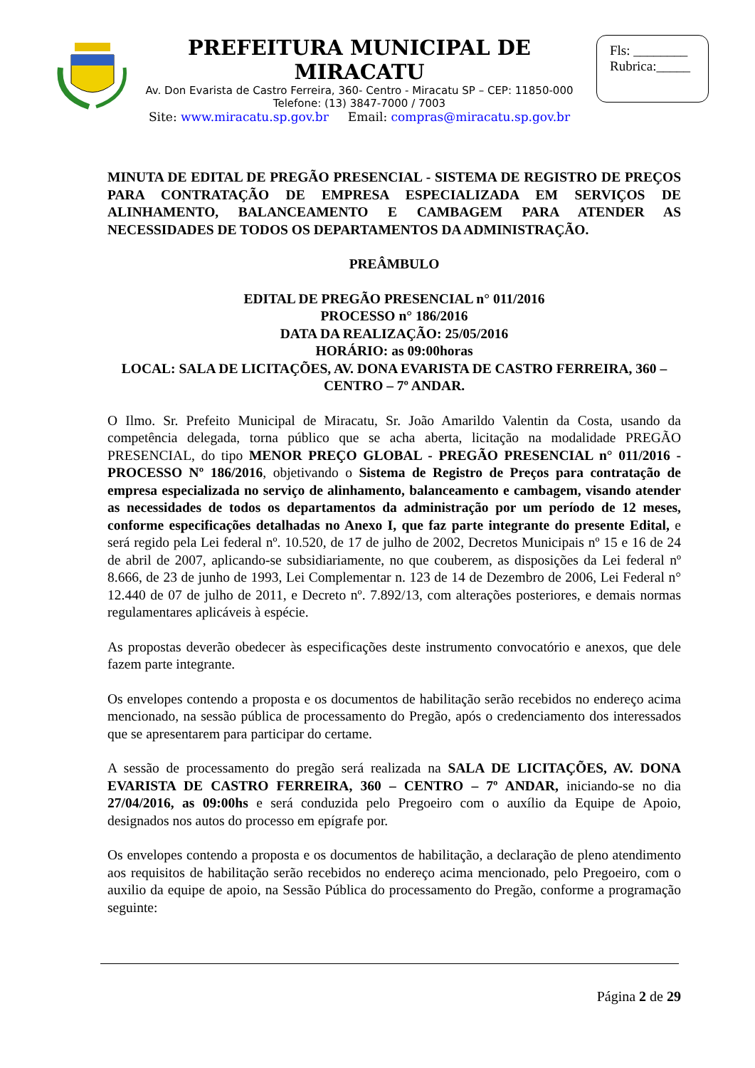PREFEITURA MUNICIPAL DE MIRACATU
Av. Don Evarista de Castro Ferreira, 360- Centro - Miracatu SP – CEP: 11850-000
Telefone: (13) 3847-7000 / 7003
Site: www.miracatu.sp.gov.br Email: compras@miracatu.sp.gov.br
Fls: ________
Rubrica:_____
MINUTA DE EDITAL DE PREGÃO PRESENCIAL - SISTEMA DE REGISTRO DE PREÇOS PARA CONTRATAÇÃO DE EMPRESA ESPECIALIZADA EM SERVIÇOS DE ALINHAMENTO, BALANCEAMENTO E CAMBAGEM PARA ATENDER AS NECESSIDADES DE TODOS OS DEPARTAMENTOS DA ADMINISTRAÇÃO.
PREÂMBULO
EDITAL DE PREGÃO PRESENCIAL n° 011/2016
PROCESSO n° 186/2016
DATA DA REALIZAÇÃO: 25/05/2016
HORÁRIO: as 09:00horas
LOCAL: SALA DE LICITAÇÕES, AV. DONA EVARISTA DE CASTRO FERREIRA, 360 – CENTRO – 7º ANDAR.
O Ilmo. Sr. Prefeito Municipal de Miracatu, Sr. João Amarildo Valentin da Costa, usando da competência delegada, torna público que se acha aberta, licitação na modalidade PREGÃO PRESENCIAL, do tipo MENOR PREÇO GLOBAL - PREGÃO PRESENCIAL n° 011/2016 - PROCESSO Nº 186/2016, objetivando o Sistema de Registro de Preços para contratação de empresa especializada no serviço de alinhamento, balanceamento e cambagem, visando atender as necessidades de todos os departamentos da administração por um período de 12 meses, conforme especificações detalhadas no Anexo I, que faz parte integrante do presente Edital, e será regido pela Lei federal nº. 10.520, de 17 de julho de 2002, Decretos Municipais nº 15 e 16 de 24 de abril de 2007, aplicando-se subsidiariamente, no que couberem, as disposições da Lei federal nº 8.666, de 23 de junho de 1993, Lei Complementar n. 123 de 14 de Dezembro de 2006, Lei Federal n° 12.440 de 07 de julho de 2011, e Decreto nº. 7.892/13, com alterações posteriores, e demais normas regulamentares aplicáveis à espécie.
As propostas deverão obedecer às especificações deste instrumento convocatório e anexos, que dele fazem parte integrante.
Os envelopes contendo a proposta e os documentos de habilitação serão recebidos no endereço acima mencionado, na sessão pública de processamento do Pregão, após o credenciamento dos interessados que se apresentarem para participar do certame.
A sessão de processamento do pregão será realizada na SALA DE LICITAÇÕES, AV. DONA EVARISTA DE CASTRO FERREIRA, 360 – CENTRO – 7º ANDAR, iniciando-se no dia 27/04/2016, as 09:00hs e será conduzida pelo Pregoeiro com o auxílio da Equipe de Apoio, designados nos autos do processo em epígrafe por.
Os envelopes contendo a proposta e os documentos de habilitação, a declaração de pleno atendimento aos requisitos de habilitação serão recebidos no endereço acima mencionado, pelo Pregoeiro, com o auxilio da equipe de apoio, na Sessão Pública do processamento do Pregão, conforme a programação seguinte:
Página 2 de 29